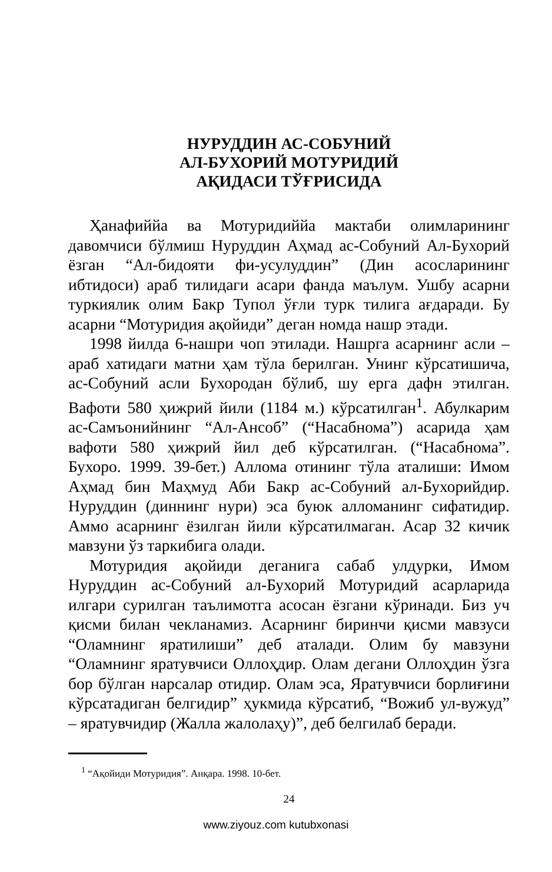НУРУДДИН АС-СОБУНИЙ
АЛ-БУХОРИЙ МОТУРИДИЙ
АҚИДАСИ ТЎҒРИСИДА
Ҳанафиййа ва Мотуридиййа мактаби олимларининг давомчиси бўлмиш Нуруддин Аҳмад ас-Собуний Ал-Бухорий ёзган “Ал-бидояти фи-усулуддин” (Дин асосларининг ибтидоси) араб тилидаги асари фанда маълум. Ушбу асарни туркиялик олим Бакр Тупол ўғли турк тилига ағдаради. Бу асарни “Мотуридия ақойиди” деган номда нашр этади.
1998 йилда 6-нашри чоп этилади. Нашрга асарнинг асли –араб хатидаги матни ҳам тўла берилган. Унинг кўрсатишича, ас-Собуний асли Бухородан бўлиб, шу ерга дафн этилган. Вафоти 580 ҳижрий йили (1184 м.) кўрсатилган<sup>1</sup>. Абулкарим ас-Самъонийнинг “Ал-Ансоб” (“Насабнома”) асарида ҳам вафоти 580 ҳижрий йил деб кўрсатилган. (“Насабнома”. Бухоро. 1999. 39-бет.) Аллома отининг тўла аталиши: Имом Аҳмад бин Маҳмуд Аби Бакр ас-Собуний ал-Бухорийдир. Нуруддин (диннинг нури) эса буюк алломанинг сифатидир. Аммо асарнинг ёзилган йили кўрсатилмаган. Асар 32 кичик мавзуни ўз таркибига олади.
Мотуридия ақойиди деганига сабаб улдурки, Имом Нуруддин ас-Собуний ал-Бухорий Мотуридий асарларида илгари сурилган таълимотга асосан ёзгани кўринади. Биз уч қисми билан чекланамиз. Асарнинг биринчи қисми мавзуси “Оламнинг яратилиши” деб аталади. Олим бу мавзуни “Оламнинг яратувчиси Оллоҳдир. Олам дегани Оллоҳдин ўзга бор бўлган нарсалар отидир. Олам эса, Яратувчиси борлиғини кўрсатадиган белгидир” ҳукмида кўрсатиб, “Вожиб ул-вужуд” – яратувчидир (Жалла жалолаҳу)”, деб белгилаб беради.
<sup>1</sup> “Ақойиди Мотуридия”. Анқара. 1998. 10-бет.
24
www.ziyouz.com kutubxonasi